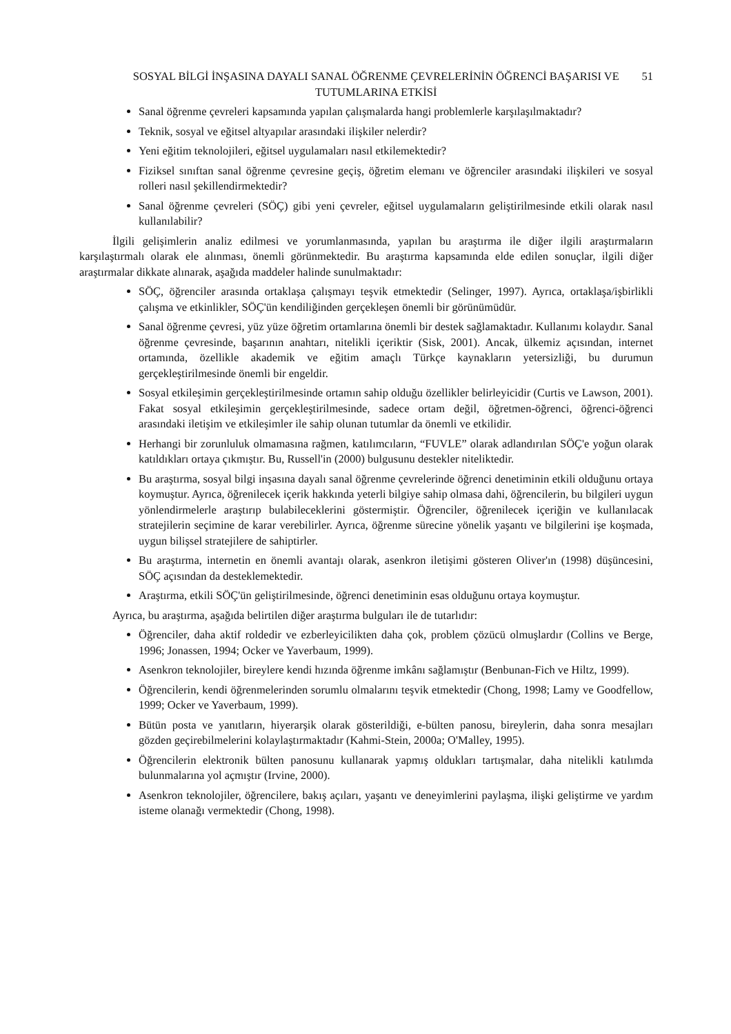SOSYAL BİLGİ İNŞASINA DAYALI SANAL ÖĞRENME ÇEVRELERİNİN ÖĞRENCİ BAŞARISI VE TUTUMLARINA ETKİSİ
51
Sanal öğrenme çevreleri kapsamında yapılan çalışmalarda hangi problemlerle karşılaşılmaktadır?
Teknik, sosyal ve eğitsel altyapılar arasındaki ilişkiler nelerdir?
Yeni eğitim teknolojileri, eğitsel uygulamaları nasıl etkilemektedir?
Fiziksel sınıftan sanal öğrenme çevresine geçiş, öğretim elemanı ve öğrenciler arasındaki ilişkileri ve sosyal rolleri nasıl şekillendirmektedir?
Sanal öğrenme çevreleri (SÖÇ) gibi yeni çevreler, eğitsel uygulamaların geliştirilmesinde etkili olarak nasıl kullanılabilir?
İlgili gelişimlerin analiz edilmesi ve yorumlanmasında, yapılan bu araştırma ile diğer ilgili araştırmaların karşılaştırmalı olarak ele alınması, önemli görünmektedir. Bu araştırma kapsamında elde edilen sonuçlar, ilgili diğer araştırmalar dikkate alınarak, aşağıda maddeler halinde sunulmaktadır:
SÖÇ, öğrenciler arasında ortaklaşa çalışmayı teşvik etmektedir (Selinger, 1997). Ayrıca, ortaklaşa/işbirlikli çalışma ve etkinlikler, SÖÇ'ün kendiliğinden gerçekleşen önemli bir görünümüdür.
Sanal öğrenme çevresi, yüz yüze öğretim ortamlarına önemli bir destek sağlamaktadır. Kullanımı kolaydır. Sanal öğrenme çevresinde, başarının anahtarı, nitelikli içeriktir (Sisk, 2001). Ancak, ülkemiz açısından, internet ortamında, özellikle akademik ve eğitim amaçlı Türkçe kaynakların yetersizliği, bu durumun gerçekleştirilmesinde önemli bir engeldir.
Sosyal etkileşimin gerçekleştirilmesinde ortamın sahip olduğu özellikler belirleyicidir (Curtis ve Lawson, 2001). Fakat sosyal etkileşimin gerçekleştirilmesinde, sadece ortam değil, öğretmen-öğrenci, öğrenci-öğrenci arasındaki iletişim ve etkileşimler ile sahip olunan tutumlar da önemli ve etkilidir.
Herhangi bir zorunluluk olmamasına rağmen, katılımcıların, “FUVLE” olarak adlandırılan SÖÇ'e yoğun olarak katıldıkları ortaya çıkmıştır. Bu, Russell'in (2000) bulgusunu destekler niteliktedir.
Bu araştırma, sosyal bilgi inşasına dayalı sanal öğrenme çevrelerinde öğrenci denetiminin etkili olduğunu ortaya koymuştur. Ayrıca, öğrenilecek içerik hakkında yeterli bilgiye sahip olmasa dahi, öğrencilerin, bu bilgileri uygun yönlendirmelerle araştırıp bulabileceklerini göstermiştir. Öğrenciler, öğrenilecek içeriğin ve kullanılacak stratejilerin seçimine de karar verebilirler. Ayrıca, öğrenme sürecine yönelik yaşantı ve bilgilerini işe koşmada, uygun bilişsel stratejilere de sahiptirler.
Bu araştırma, internetin en önemli avantajı olarak, asenkron iletişimi gösteren Oliver'ın (1998) düşüncesini, SÖÇ açısından da desteklemektedir.
Araştırma, etkili SÖÇ'ün geliştirilmesinde, öğrenci denetiminin esas olduğunu ortaya koymuştur.
Ayrıca, bu araştırma, aşağıda belirtilen diğer araştırma bulguları ile de tutarlıdır:
Öğrenciler, daha aktif roldedir ve ezberleyicilikten daha çok, problem çözücü olmuşlardır (Collins ve Berge, 1996; Jonassen, 1994; Ocker ve Yaverbaum, 1999).
Asenkron teknolojiler, bireylere kendi hızında öğrenme imkânı sağlamıştır (Benbunan-Fich ve Hiltz, 1999).
Öğrencilerin, kendi öğrenmelerinden sorumlu olmalarını teşvik etmektedir (Chong, 1998; Lamy ve Goodfellow, 1999; Ocker ve Yaverbaum, 1999).
Bütün posta ve yanıtların, hiyerarşik olarak gösterildiği, e-bülten panosu, bireylerin, daha sonra mesajları gözden geçirebilmelerini kolaylaştırmaktadır (Kahmi-Stein, 2000a; O'Malley, 1995).
Öğrencilerin elektronik bülten panosunu kullanarak yapmış oldukları tartışmalar, daha nitelikli katılımda bulunmalarına yol açmıştır (Irvine, 2000).
Asenkron teknolojiler, öğrencilere, bakış açıları, yaşantı ve deneyimlerini paylaşma, ilişki geliştirme ve yardım isteme olanağı vermektedir (Chong, 1998).